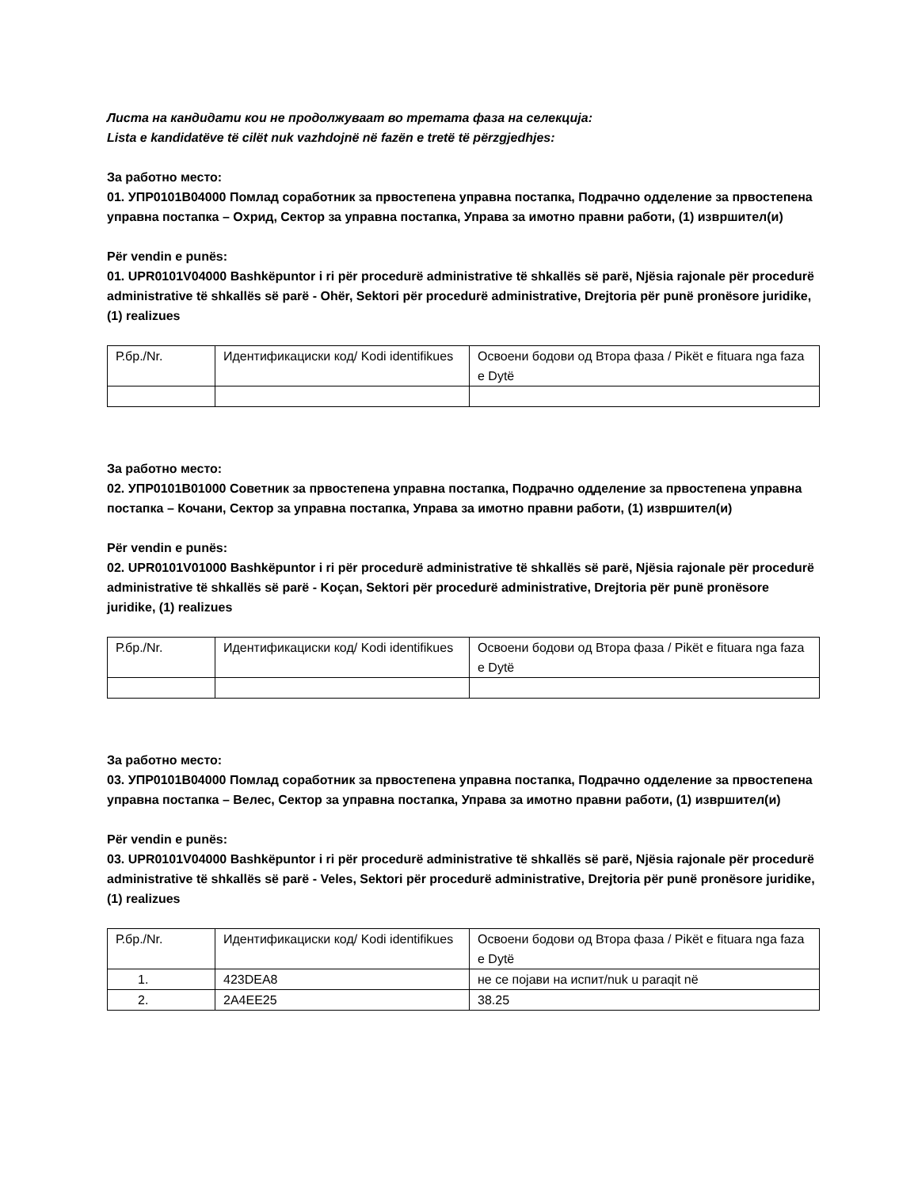Листа на кандидати кои не продолжуваат во третата фаза на селекција:
Lista e kandidatëve të cilët nuk vazhdojnë në fazën e tretë të përzgjedhjes:
За работно место:
01. УПР0101В04000 Помлад соработник за првостепена управна постапка, Подрачно одделение за првостепена управна постапка – Охрид, Сектор за управна постапка, Управа за имотно правни работи, (1) извршител(и)
Për vendin e punës:
01. UPR0101V04000 Bashkëpuntor i ri për procedurë administrative të shkallës së parë, Njësia rajonale për procedurë administrative të shkallës së parë - Ohër, Sektori për procedurë administrative, Drejtoria për punë pronësore juridike, (1) realizues
| Р.бр./Nr. | Идентификациски код/ Kodi identifikues | Освоени бодови од Втора фаза / Pikët e fituara nga faza e Dytë |
За работно место:
02. УПР0101В01000 Советник за првостепена управна постапка, Подрачно одделение за првостепена управна постапка – Кочани, Сектор за управна постапка, Управа за имотно правни работи, (1) извршител(и)
Për vendin e punës:
02. UPR0101V01000 Bashkëpuntor i ri për procedurë administrative të shkallës së parë, Njësia rajonale për procedurë administrative të shkallës së parë - Koçan, Sektori për procedurë administrative, Drejtoria për punë pronësore juridike, (1) realizues
| Р.бр./Nr. | Идентификациски код/ Kodi identifikues | Освоени бодови од Втора фаза / Pikët e fituara nga faza e Dytë |
За работно место:
03. УПР0101В04000 Помлад соработник за првостепена управна постапка, Подрачно одделение за првостепена управна постапка – Велес, Сектор за управна постапка, Управа за имотно правни работи, (1) извршител(и)
Për vendin e punës:
03. UPR0101V04000 Bashkëpuntor i ri për procedurë administrative të shkallës së parë, Njësia rajonale për procedurë administrative të shkallës së parë - Veles, Sektori për procedurë administrative, Drejtoria për punë pronësore juridike, (1) realizues
| Р.бр./Nr. | Идентификациски код/ Kodi identifikues | Освоени бодови од Втора фаза / Pikët e fituara nga faza e Dytë |
| 1. | 423DEA8 | не се појави на испит/nuk u paraqit në |
| 2. | 2A4EE25 | 38.25 |